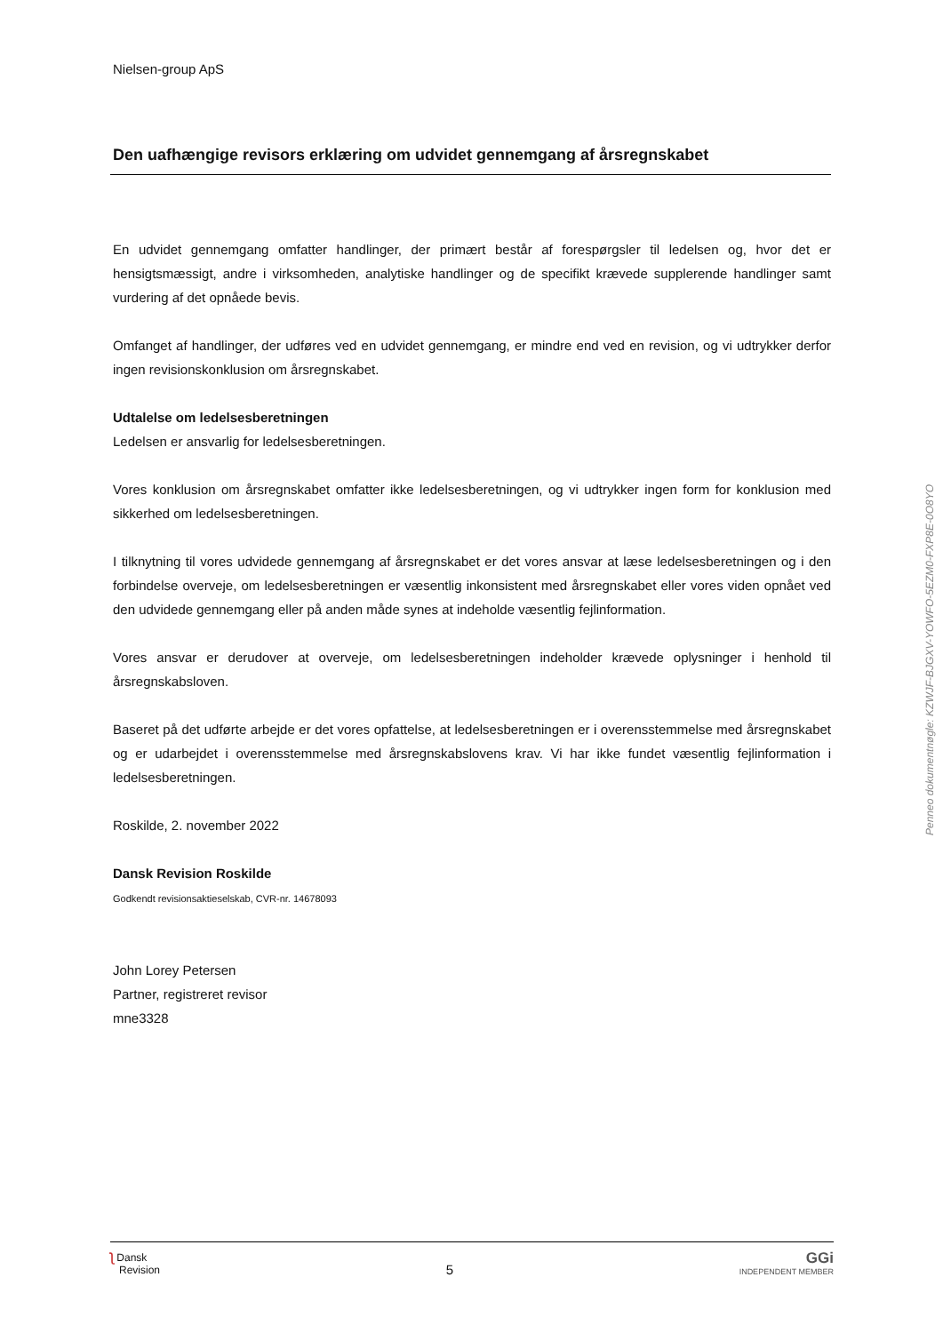Nielsen-group ApS
Den uafhængige revisors erklæring om udvidet gennemgang af årsregnskabet
En udvidet gennemgang omfatter handlinger, der primært består af forespørgsler til ledelsen og, hvor det er hensigtsmæssigt, andre i virksomheden, analytiske handlinger og de specifikt krævede supplerende handlinger samt vurdering af det opnåede bevis.
Omfanget af handlinger, der udføres ved en udvidet gennemgang, er mindre end ved en revision, og vi udtrykker derfor ingen revisionskonklusion om årsregnskabet.
Udtalelse om ledelsesberetningen
Ledelsen er ansvarlig for ledelsesberetningen.
Vores konklusion om årsregnskabet omfatter ikke ledelsesberetningen, og vi udtrykker ingen form for konklusion med sikkerhed om ledelsesberetningen.
I tilknytning til vores udvidede gennemgang af årsregnskabet er det vores ansvar at læse ledelsesberetningen og i den forbindelse overveje, om ledelsesberetningen er væsentlig inkonsistent med årsregnskabet eller vores viden opnået ved den udvidede gennemgang eller på anden måde synes at indeholde væsentlig fejlinformation.
Vores ansvar er derudover at overveje, om ledelsesberetningen indeholder krævede oplysninger i henhold til årsregnskabsloven.
Baseret på det udførte arbejde er det vores opfattelse, at ledelsesberetningen er i overensstemmelse med årsregnskabet og er udarbejdet i overensstemmelse med årsregnskabslovens krav. Vi har ikke fundet væsentlig fejlinformation i ledelsesberetningen.
Roskilde, 2. november 2022
Dansk Revision Roskilde
Godkendt revisionsaktieselskab, CVR-nr. 14678093
John Lorey Petersen
Partner, registreret revisor
mne3328
Penneo dokumentnøgle: KZWJF-BJGXV-YOWFO-5EZM0-FXP8E-0O8YO
ʅ Dansk
Revision
5
GGi
INDEPENDENT MEMBER